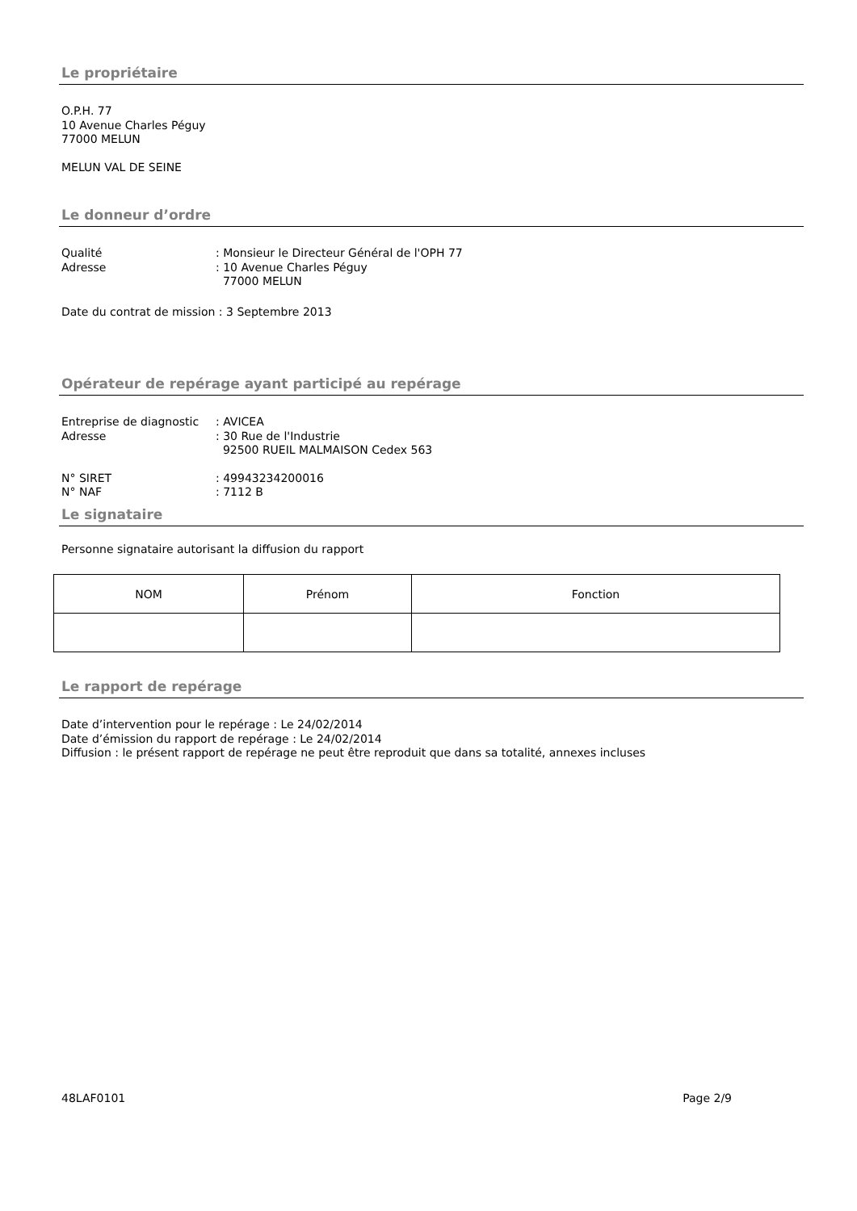Le propriétaire
O.P.H. 77
10 Avenue Charles Péguy
77000 MELUN
MELUN VAL DE SEINE
Le donneur d’ordre
Qualité: Monsieur le Directeur Général de l'OPH 77 Adresse: 10 Avenue Charles Péguy 77000 MELUN
Date du contrat de mission : 3 Septembre 2013
Opérateur de repérage ayant participé au repérage
Entreprise de diagnostic: AVICEA Adresse: 30 Rue de l'Industrie 92500 RUEIL MALMAISON Cedex 563
N° SIRET: 49943234200016 N° NAF: 7112 B
Le signataire
Personne signataire autorisant la diffusion du rapport
| NOM | Prénom | Fonction |
| --- | --- | --- |
Le rapport de repérage
Date d’intervention pour le repérage : Le 24/02/2014
Date d’émission du rapport de repérage : Le 24/02/2014
Diffusion : le présent rapport de repérage ne peut être reproduit que dans sa totalité, annexes incluses
48LAF0101 Page 2/9